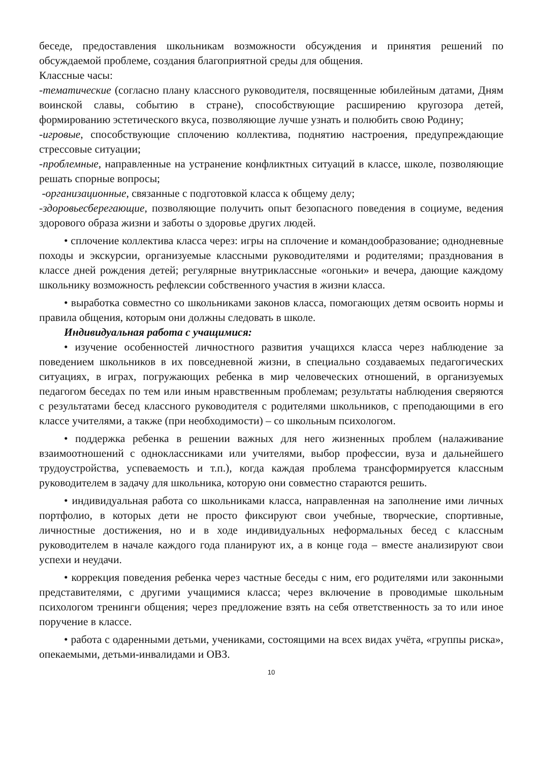беседе, предоставления школьникам возможности обсуждения и принятия решений по обсуждаемой проблеме, создания благоприятной среды для общения.
Классные часы:
-тематические (согласно плану классного руководителя, посвященные юбилейным датами, Дням воинской славы, событию в стране), способствующие расширению кругозора детей, формированию эстетического вкуса, позволяющие лучше узнать и полюбить свою Родину;
-игровые, способствующие сплочению коллектива, поднятию настроения, предупреждающие стрессовые ситуации;
-проблемные, направленные на устранение конфликтных ситуаций в классе, школе, позволяющие решать спорные вопросы;
-организационные, связанные с подготовкой класса к общему делу;
-здоровьесберегающие, позволяющие получить опыт безопасного поведения в социуме, ведения здорового образа жизни и заботы о здоровье других людей.
• сплочение коллектива класса через: игры на сплочение и командообразование; однодневные походы и экскурсии, организуемые классными руководителями и родителями; празднования в классе дней рождения детей; регулярные внутриклассные «огоньки» и вечера, дающие каждому школьнику возможность рефлексии собственного участия в жизни класса.
• выработка совместно со школьниками законов класса, помогающих детям освоить нормы и правила общения, которым они должны следовать в школе.
Индивидуальная работа с учащимися:
• изучение особенностей личностного развития учащихся класса через наблюдение за поведением школьников в их повседневной жизни, в специально создаваемых педагогических ситуациях, в играх, погружающих ребенка в мир человеческих отношений, в организуемых педагогом беседах по тем или иным нравственным проблемам; результаты наблюдения сверяются с результатами бесед классного руководителя с родителями школьников, с преподающими в его классе учителями, а также (при необходимости) – со школьным психологом.
• поддержка ребенка в решении важных для него жизненных проблем (налаживание взаимоотношений с одноклассниками или учителями, выбор профессии, вуза и дальнейшего трудоустройства, успеваемость и т.п.), когда каждая проблема трансформируется классным руководителем в задачу для школьника, которую они совместно стараются решить.
• индивидуальная работа со школьниками класса, направленная на заполнение ими личных портфолио, в которых дети не просто фиксируют свои учебные, творческие, спортивные, личностные достижения, но и в ходе индивидуальных неформальных бесед с классным руководителем в начале каждого года планируют их, а в конце года – вместе анализируют свои успехи и неудачи.
• коррекция поведения ребенка через частные беседы с ним, его родителями или законными представителями, с другими учащимися класса; через включение в проводимые школьным психологом тренинги общения; через предложение взять на себя ответственность за то или иное поручение в классе.
• работа с одаренными детьми, учениками, состоящими на всех видах учёта, «группы риска», опекаемыми, детьми-инвалидами и ОВЗ.
10